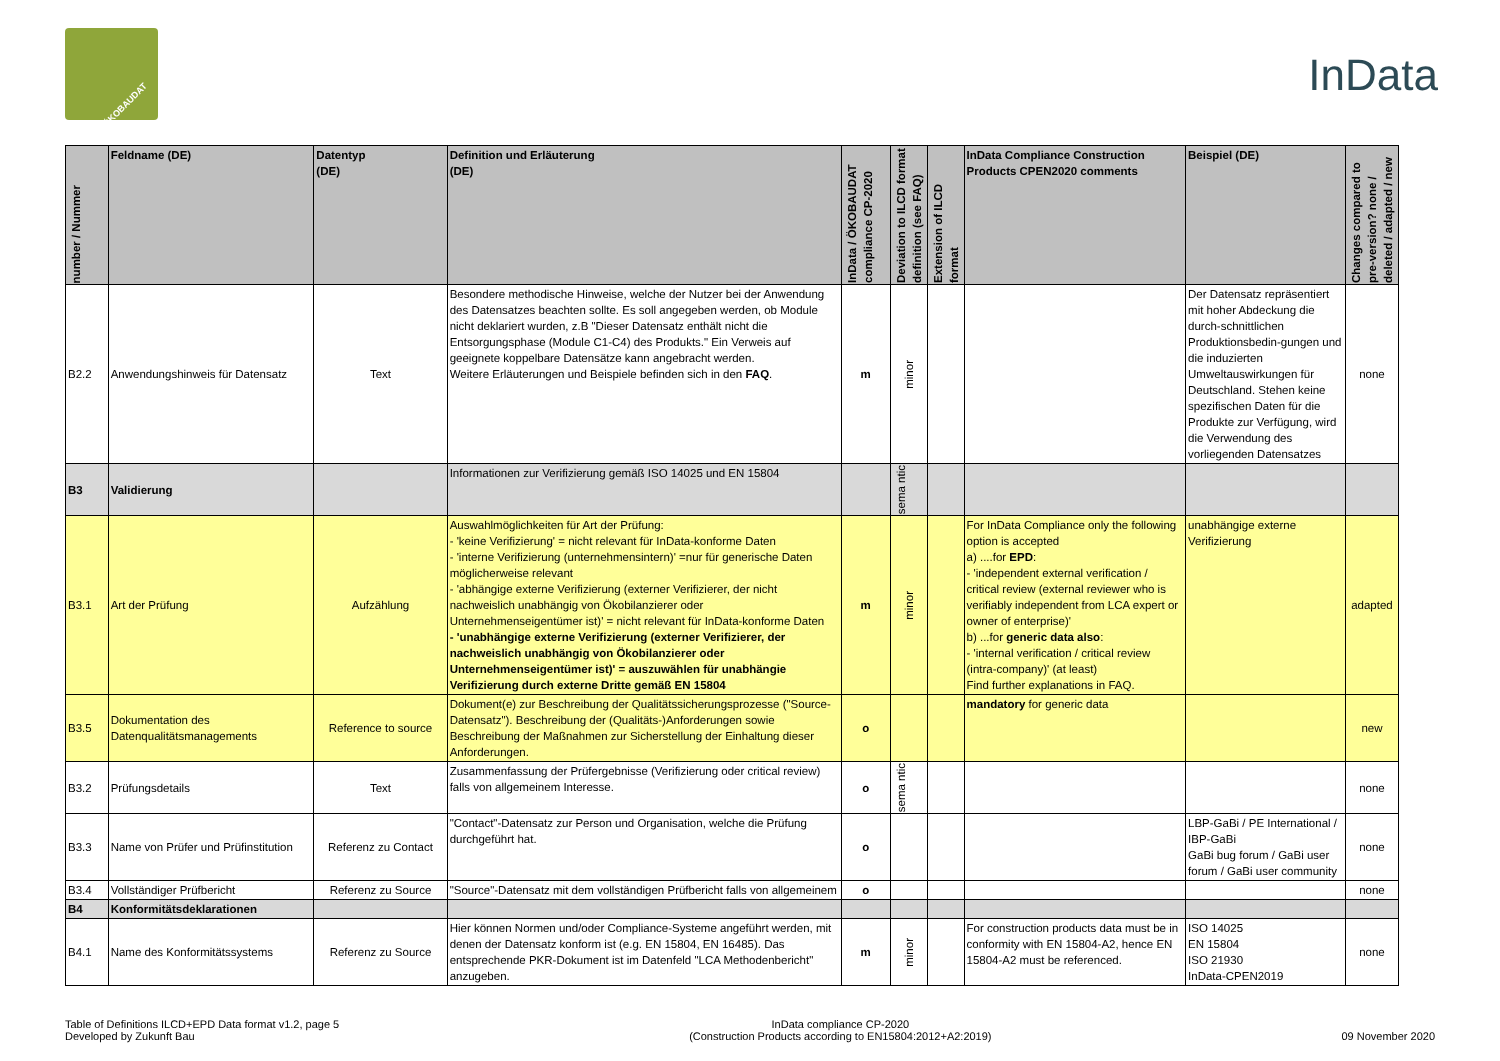ÖKOBAUDAT
InData
| number / Nummer | Feldname (DE) | Datentyp (DE) | Definition und Erläuterung (DE) | InData / ÖKOBAUDAT compliance CP-2020 | Deviation to ILCD format definition (see FAQ) | Extension of ILCD format | InData Compliance Construction Products CPEN2020 comments | Beispiel (DE) | Changes compared to pre-version? none / deleted / adapted / new |
| --- | --- | --- | --- | --- | --- | --- | --- | --- | --- |
| B2.2 | Anwendungshinweis für Datensatz | Text | Besondere methodische Hinweise, welche der Nutzer bei der Anwendung des Datensatzes beachten sollte. Es soll angegeben werden, ob Module nicht deklariert wurden, z.B "Dieser Datensatz enthält nicht die Entsorgungsphase (Module C1-C4) des Produkts." Ein Verweis auf geeignete koppelbare Datensätze kann angebracht werden. Weitere Erläuterungen und Beispiele befinden sich in den FAQ . | m | minor | | | Der Datensatz repräsentiert mit hoher Abdeckung die durch-schnittlichen Produktionsbedin-gungen und die induzierten Umweltauswirkungen für Deutschland. Stehen keine spezifischen Daten für die Produkte zur Verfügung, wird die Verwendung des vorliegenden Datensatzes | none |
| B3 | Validierung | | Informationen zur Verifizierung gemäß ISO 14025 und EN 15804 | | sema ntic | | | | |
| B3.1 | Art der Prüfung | Aufzählung | Auswahlmöglichkeiten für Art der Prüfung: - 'keine Verifizierung' = nicht relevant für InData-konforme Daten - 'interne Verifizierung (unternehmensintern)' =nur für generische Daten möglicherweise relevant - 'abhängige externe Verifizierung (externer Verifizierer, der nicht nachweislich unabhängig von Ökobilanzierer oder Unternehmenseigentümer ist)' = nicht relevant für InData-konforme Daten - 'unabhängige externe Verifizierung (externer Verifizierer, der nachweislich unabhängig von Ökobilanzierer oder Unternehmenseigentümer ist)' = auszuwählen für unabhängie Verifizierung durch externe Dritte gemäß EN 15804 | m | minor | | For InData Compliance only the following option is accepted a) ....for EPD : - 'independent external verification / critical review (external reviewer who is verifiably independent from LCA expert or owner of enterprise)' b) ...for generic data also : - 'internal verification / critical review (intra-company)' (at least) Find further explanations in FAQ. | unabhängige externe Verifizierung | adapted |
| B3.5 | Dokumentation des Datenqualitätsmanagements | Reference to source | Dokument(e) zur Beschreibung der Qualitätssicherungsprozesse ("Source-Datensatz"). Beschreibung der (Qualitäts-)Anforderungen sowie Beschreibung der Maßnahmen zur Sicherstellung der Einhaltung dieser Anforderungen. | o | | | mandatory for generic data | | new |
| B3.2 | Prüfungsdetails | Text | Zusammenfassung der Prüfergebnisse (Verifizierung oder critical review) falls von allgemeinem Interesse. | o | sema ntic | | | | none |
| B3.3 | Name von Prüfer und Prüfinstitution | Referenz zu Contact | "Contact"-Datensatz zur Person und Organisation, welche die Prüfung durchgeführt hat. | o | | | | LBP-GaBi / PE International / IBP-GaBi GaBi bug forum / GaBi user forum / GaBi user community | none |
| B3.4 | Vollständiger Prüfbericht | Referenz zu Source | "Source"-Datensatz mit dem vollständigen Prüfbericht falls von allgemeinem | o | | | | | none |
| B4 | Konformitätsdeklarationen | | | | | | | | |
| B4.1 | Name des Konformitätssystems | Referenz zu Source | Hier können Normen und/oder Compliance-Systeme angeführt werden, mit denen der Datensatz konform ist (e.g. EN 15804, EN 16485). Das entsprechende PKR-Dokument ist im Datenfeld "LCA Methodenbericht" anzugeben. | m | minor | | For construction products data must be in conformity with EN 15804-A2, hence EN 15804-A2 must be referenced. | ISO 14025 EN 15804 ISO 21930 InData-CPEN2019 | none |
Table of Definitions ILCD+EPD Data format v1.2, page 5
Developed by Zukunft Bau
InData compliance CP-2020
(Construction Products according to EN15804:2012+A2:2019)
09 November 2020